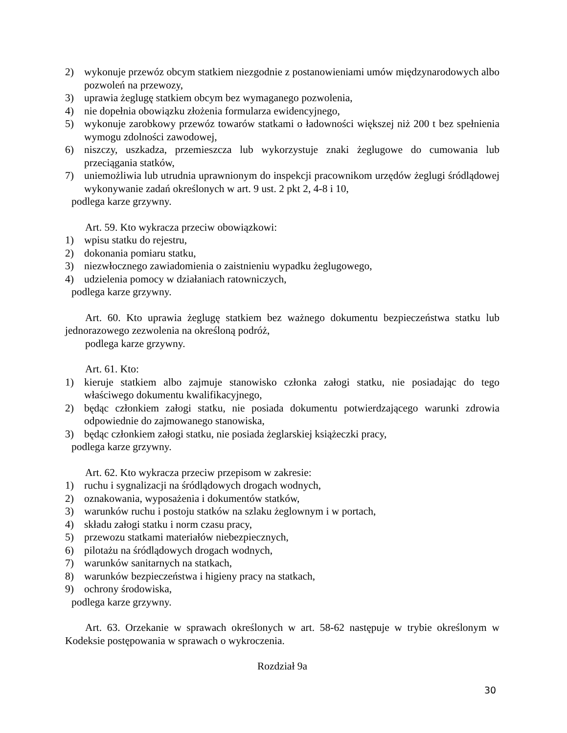2) wykonuje przewóz obcym statkiem niezgodnie z postanowieniami umów międzynarodowych albo pozwoleń na przewozy,
3) uprawia żeglugę statkiem obcym bez wymaganego pozwolenia,
4) nie dopełnia obowiązku złożenia formularza ewidencyjnego,
5) wykonuje zarobkowy przewóz towarów statkami o ładowności większej niż 200 t bez spełnienia wymogu zdolności zawodowej,
6) niszczy, uszkadza, przemieszcza lub wykorzystuje znaki żeglugowe do cumowania lub przeciągania statków,
7) uniemożliwia lub utrudnia uprawnionym do inspekcji pracownikom urzędów żeglugi śródlądowej wykonywanie zadań określonych w art. 9 ust. 2 pkt 2, 4-8 i 10,
podlega karze grzywny.
Art. 59. Kto wykracza przeciw obowiązkowi:
1) wpisu statku do rejestru,
2) dokonania pomiaru statku,
3) niezwłocznego zawiadomienia o zaistnieniu wypadku żeglugowego,
4) udzielenia pomocy w działaniach ratowniczych,
podlega karze grzywny.
Art. 60. Kto uprawia żeglugę statkiem bez ważnego dokumentu bezpieczeństwa statku lub jednorazowego zezwolenia na określoną podróż,
podlega karze grzywny.
Art. 61. Kto:
1) kieruje statkiem albo zajmuje stanowisko członka załogi statku, nie posiadając do tego właściwego dokumentu kwalifikacyjnego,
2) będąc członkiem załogi statku, nie posiada dokumentu potwierdzającego warunki zdrowia odpowiednie do zajmowanego stanowiska,
3) będąc członkiem załogi statku, nie posiada żeglarskiej książeczki pracy,
podlega karze grzywny.
Art. 62. Kto wykracza przeciw przepisom w zakresie:
1) ruchu i sygnalizacji na śródlądowych drogach wodnych,
2) oznakowania, wyposażenia i dokumentów statków,
3) warunków ruchu i postoju statków na szlaku żeglownym i w portach,
4) składu załogi statku i norm czasu pracy,
5) przewozu statkami materiałów niebezpiecznych,
6) pilotażu na śródlądowych drogach wodnych,
7) warunków sanitarnych na statkach,
8) warunków bezpieczeństwa i higieny pracy na statkach,
9) ochrony środowiska,
podlega karze grzywny.
Art. 63. Orzekanie w sprawach określonych w art. 58-62 następuje w trybie określonym w Kodeksie postępowania w sprawach o wykroczenia.
Rozdział 9a
30